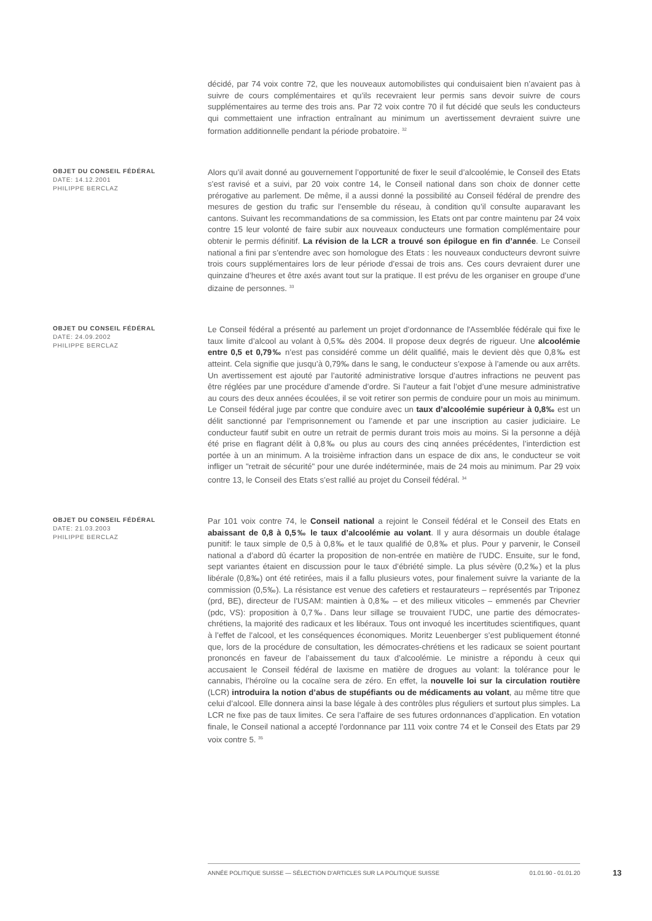décidé, par 74 voix contre 72, que les nouveaux automobilistes qui conduisaient bien n’avaient pas à suivre de cours complémentaires et qu’ils recevraient leur permis sans devoir suivre de cours supplémentaires au terme des trois ans. Par 72 voix contre 70 il fut décidé que seuls les conducteurs qui commettaient une infraction entraînant au minimum un avertissement devraient suivre une formation additionnelle pendant la période probatoire. <sup>32</sup>
OBJET DU CONSEIL FÉDÉRAL
DATE: 14.12.2001
PHILIPPE BERCLAZ
Alors qu’il avait donné au gouvernement l’opportunité de fixer le seuil d’alcoolémie, le Conseil des Etats s’est ravisé et a suivi, par 20 voix contre 14, le Conseil national dans son choix de donner cette prérogative au parlement. De même, il a aussi donné la possibilité au Conseil fédéral de prendre des mesures de gestion du trafic sur l’ensemble du réseau, à condition qu’il consulte auparavant les cantons. Suivant les recommandations de sa commission, les Etats ont par contre maintenu par 24 voix contre 15 leur volonté de faire subir aux nouveaux conducteurs une formation complémentaire pour obtenir le permis définitif. La révision de la LCR a trouvé son épilogue en fin d’année. Le Conseil national a fini par s’entendre avec son homologue des Etats : les nouveaux conducteurs devront suivre trois cours supplémentaires lors de leur période d’essai de trois ans. Ces cours devraient durer une quinzaine d’heures et être axés avant tout sur la pratique. Il est prévu de les organiser en groupe d’une dizaine de personnes. <sup>33</sup>
OBJET DU CONSEIL FÉDÉRAL
DATE: 24.09.2002
PHILIPPE BERCLAZ
Le Conseil fédéral a présenté au parlement un projet d’ordonnance de l'Assemblée fédérale qui fixe le taux limite d’alcool au volant à 0,5‰ dès 2004. Il propose deux degrés de rigueur. Une alcoolémie entre 0,5 et 0,79‰ n’est pas considéré comme un délit qualifié, mais le devient dès que 0,8‰ est atteint. Cela signifie que jusqu’à 0,79‰ dans le sang, le conducteur s’expose à l’amende ou aux arrêts. Un avertissement est ajouté par l’autorité administrative lorsque d’autres infractions ne peuvent pas être réglées par une procédure d’amende d’ordre. Si l’auteur a fait l’objet d’une mesure administrative au cours des deux années écoulées, il se voit retirer son permis de conduire pour un mois au minimum. Le Conseil fédéral juge par contre que conduire avec un taux d’alcoolémie supérieur à 0,8‰ est un délit sanctionné par l’emprisonnement ou l’amende et par une inscription au casier judiciaire. Le conducteur fautif subit en outre un retrait de permis durant trois mois au moins. Si la personne a déjà été prise en flagrant délit à 0,8‰ ou plus au cours des cinq années précédentes, l’interdiction est portée à un an minimum. A la troisième infraction dans un espace de dix ans, le conducteur se voit infliger un "retrait de sécurité" pour une durée indéterminée, mais de 24 mois au minimum. Par 29 voix contre 13, le Conseil des Etats s’est rallié au projet du Conseil fédéral. <sup>34</sup>
OBJET DU CONSEIL FÉDÉRAL
DATE: 21.03.2003
PHILIPPE BERCLAZ
Par 101 voix contre 74, le Conseil national a rejoint le Conseil fédéral et le Conseil des Etats en abaissant de 0,8 à 0,5‰ le taux d’alcoolémie au volant. Il y aura désormais un double étalage punitif: le taux simple de 0,5 à 0,8‰ et le taux qualifié de 0,8‰ et plus. Pour y parvenir, le Conseil national a d’abord dû écarter la proposition de non-entrée en matière de l’UDC. Ensuite, sur le fond, sept variantes étaient en discussion pour le taux d’ébriété simple. La plus sévère (0,2‰) et la plus libérale (0,8‰) ont été retirées, mais il a fallu plusieurs votes, pour finalement suivre la variante de la commission (0,5‰). La résistance est venue des cafetiers et restaurateurs – représentés par Triponez (prd, BE), directeur de l’USAM: maintien à 0,8‰ – et des milieux viticoles – emmenés par Chevrier (pdc, VS): proposition à 0,7‰. Dans leur sillage se trouvaient l’UDC, une partie des démocrates-chrétiens, la majorité des radicaux et les libéraux. Tous ont invoqué les incertitudes scientifiques, quant à l’effet de l’alcool, et les conséquences économiques. Moritz Leuenberger s’est publiquement étonné que, lors de la procédure de consultation, les démocrates-chrétiens et les radicaux se soient pourtant prononcés en faveur de l’abaissement du taux d’alcoolémie. Le ministre a répondu à ceux qui accusaient le Conseil fédéral de laxisme en matière de drogues au volant: la tolérance pour le cannabis, l’héroïne ou la cocaïne sera de zéro. En effet, la nouvelle loi sur la circulation routière (LCR) introduira la notion d’abus de stupéfiants ou de médicaments au volant, au même titre que celui d’alcool. Elle donnera ainsi la base légale à des contrôles plus réguliers et surtout plus simples. La LCR ne fixe pas de taux limites. Ce sera l’affaire de ses futures ordonnances d’application. En votation finale, le Conseil national a accepté l'ordonnance par 111 voix contre 74 et le Conseil des Etats par 29 voix contre 5. <sup>35</sup>
ANNÉE POLITIQUE SUISSE — SÉLECTION D'ARTICLES SUR LA POLITIQUE SUISSE 01.01.90 - 01.01.20
13